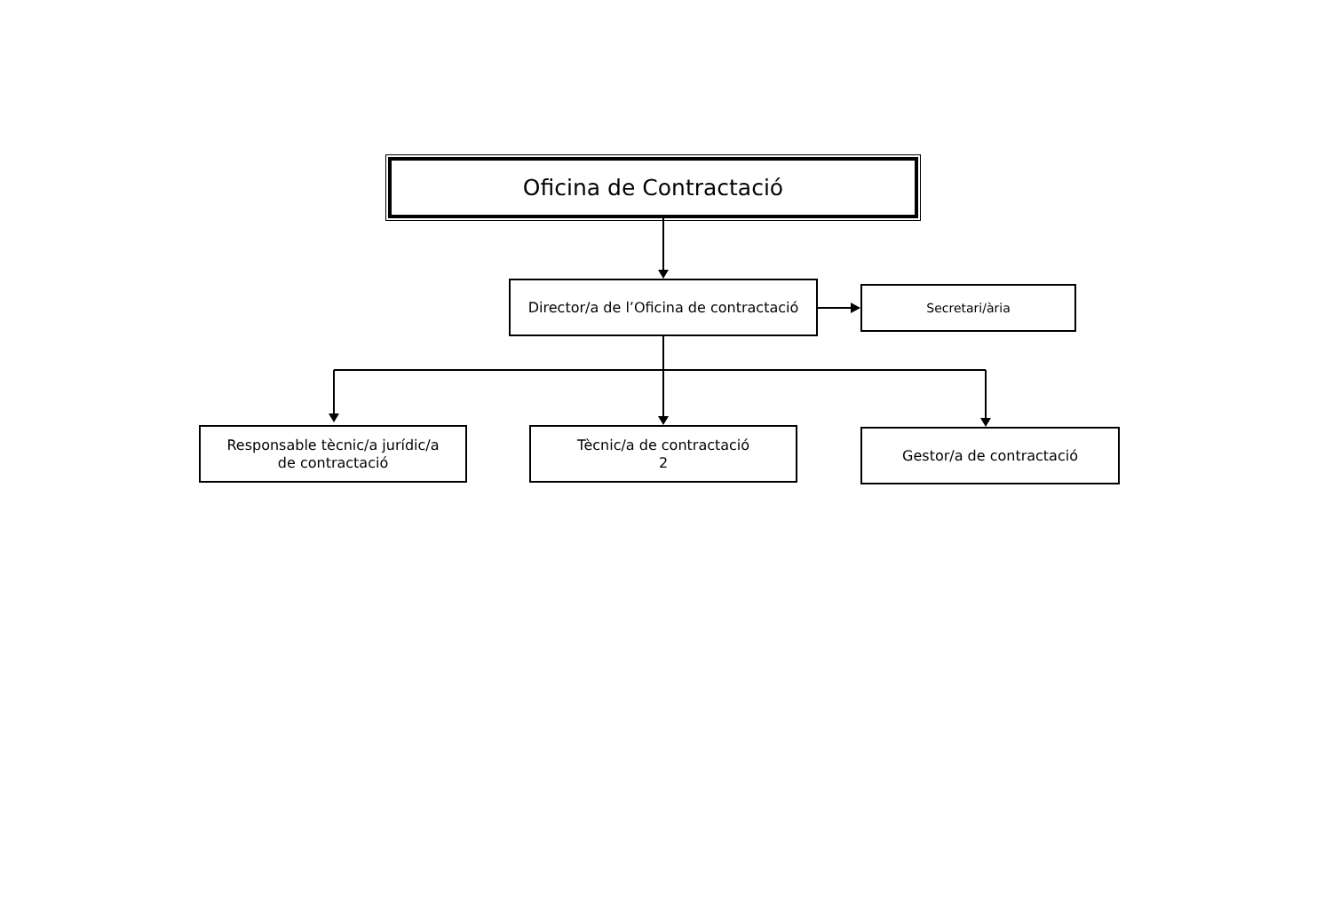Oficina de Contractació
Director/a de l’Oficina de contractació
Secretari/ària
Responsable tècnic/a jurídic/a
de contractació
Tècnic/a de contractació
2
Gestor/a de contractació